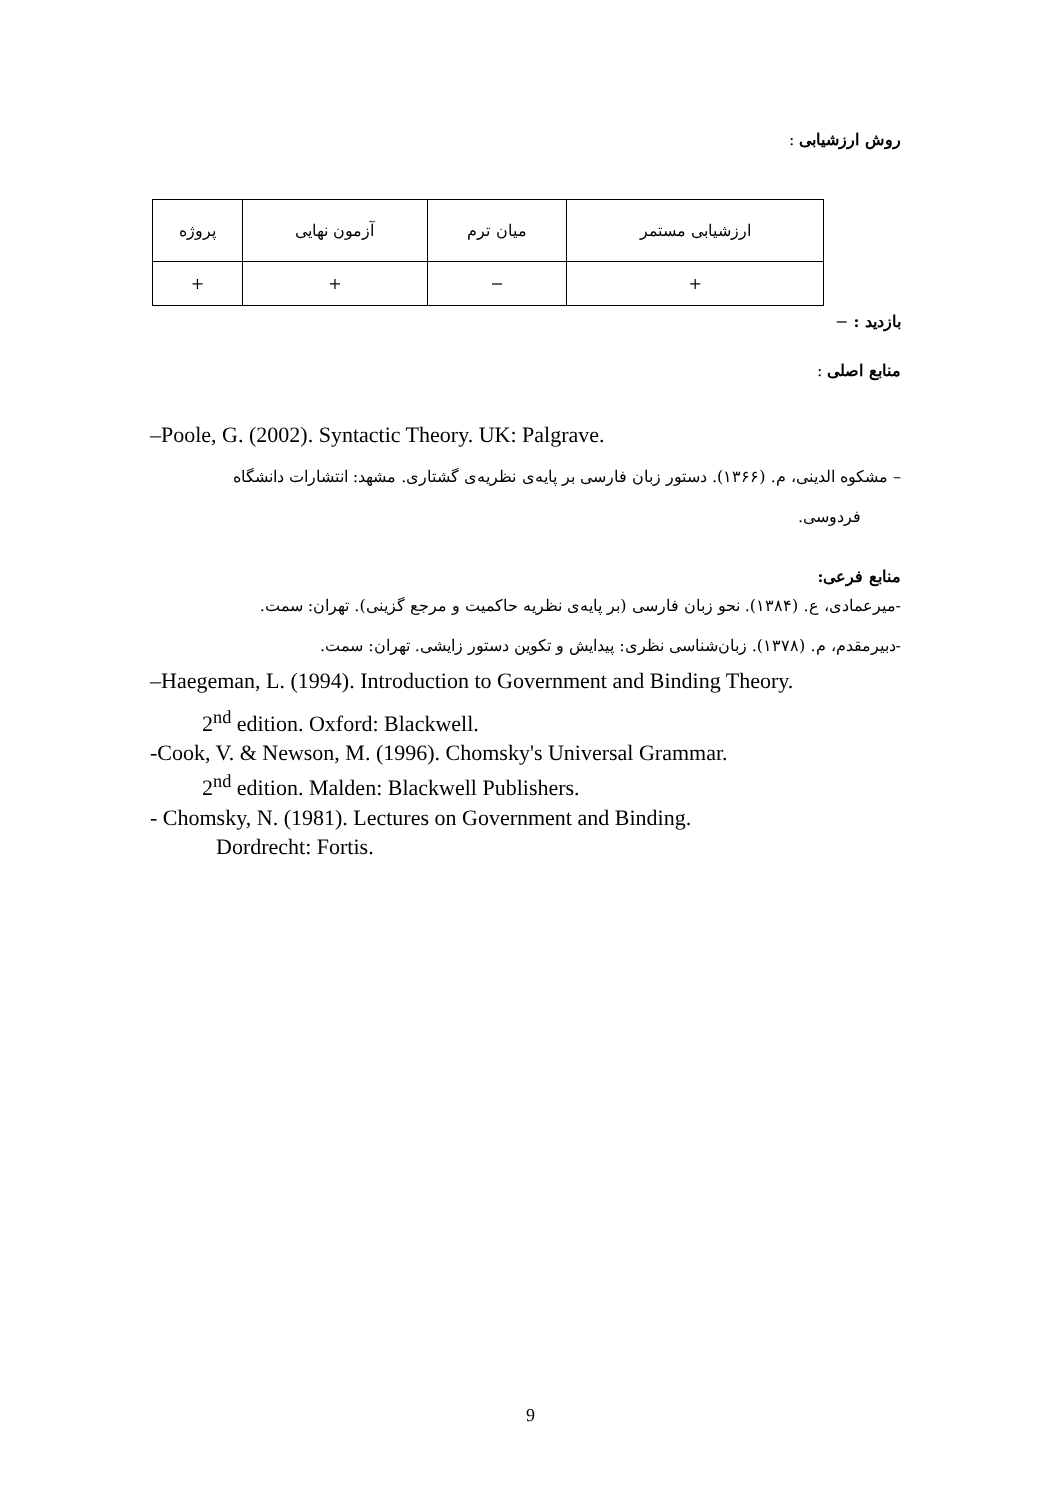روش ارزشیابی :
| ارزشیابی مستمر | میان ترم | آزمون نهایی | پروژه |
| + | − | + | + |
بازدید : −
منابع اصلی :
–Poole, G. (2002). Syntactic Theory. UK: Palgrave.
– مشکوه الدینی، م. (۱۳۶۶). دستور زبان فارسی بر پایه‌ی نظریه‌ی گشتاری. مشهد: انتشارات دانشگاه
فردوسی.
منابع فرعی:
-میرعمادی، ع. (۱۳۸۴). نحو زبان فارسی (بر پایه‌ی نظریه حاکمیت و مرجع گزینی). تهران: سمت.
-دبیرمقدم، م. (۱۳۷۸). زبان‌شناسی نظری: پیدایش و تکوین دستور زایشی. تهران: سمت.
–Haegeman, L. (1994). Introduction to Government and Binding Theory.
2<sup>nd</sup> edition. Oxford: Blackwell.
-Cook, V. & Newson, M. (1996). Chomsky's Universal Grammar.
2<sup>nd</sup> edition. Malden: Blackwell Publishers.
- Chomsky, N. (1981). Lectures on Government and Binding.
Dordrecht: Fortis.
9